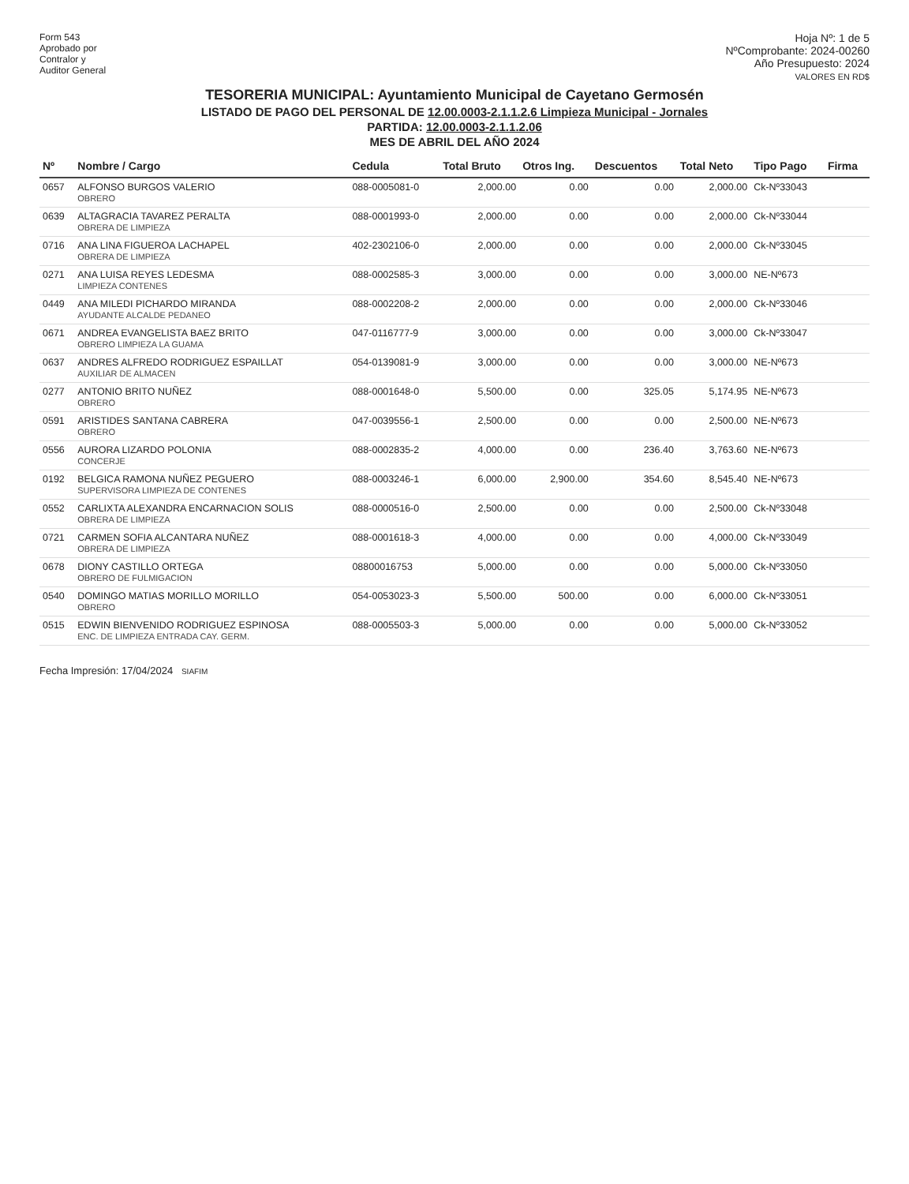Form 543
Aprobado por
Contralor y
Auditor General
Hoja Nº: 1 de 5
NºComprobante: 2024-00260
Año Presupuesto: 2024
VALORES EN RD$
TESORERIA MUNICIPAL: Ayuntamiento Municipal de Cayetano Germosén
LISTADO DE PAGO DEL PERSONAL DE 12.00.0003-2.1.1.2.6 Limpieza Municipal - Jornales
PARTIDA: 12.00.0003-2.1.1.2.06
MES DE ABRIL DEL AÑO 2024
| Nº | Nombre / Cargo | Cedula | Total Bruto | Otros Ing. | Descuentos | Total Neto | Tipo Pago | Firma |
| --- | --- | --- | --- | --- | --- | --- | --- | --- |
| 0657 | ALFONSO BURGOS VALERIO OBRERO | 088-0005081-0 | 2,000.00 | 0.00 | 0.00 | 2,000.00 | Ck-Nº33043 | |
| 0639 | ALTAGRACIA TAVAREZ PERALTA OBRERA DE LIMPIEZA | 088-0001993-0 | 2,000.00 | 0.00 | 0.00 | 2,000.00 | Ck-Nº33044 | |
| 0716 | ANA LINA FIGUEROA LACHAPEL OBRERA DE LIMPIEZA | 402-2302106-0 | 2,000.00 | 0.00 | 0.00 | 2,000.00 | Ck-Nº33045 | |
| 0271 | ANA LUISA REYES LEDESMA LIMPIEZA CONTENES | 088-0002585-3 | 3,000.00 | 0.00 | 0.00 | 3,000.00 | NE-Nº673 | |
| 0449 | ANA MILEDI PICHARDO MIRANDA AYUDANTE ALCALDE PEDANEO | 088-0002208-2 | 2,000.00 | 0.00 | 0.00 | 2,000.00 | Ck-Nº33046 | |
| 0671 | ANDREA EVANGELISTA BAEZ BRITO OBRERO LIMPIEZA LA GUAMA | 047-0116777-9 | 3,000.00 | 0.00 | 0.00 | 3,000.00 | Ck-Nº33047 | |
| 0637 | ANDRES ALFREDO RODRIGUEZ ESPAILLAT AUXILIAR DE ALMACEN | 054-0139081-9 | 3,000.00 | 0.00 | 0.00 | 3,000.00 | NE-Nº673 | |
| 0277 | ANTONIO BRITO NUÑEZ OBRERO | 088-0001648-0 | 5,500.00 | 0.00 | 325.05 | 5,174.95 | NE-Nº673 | |
| 0591 | ARISTIDES SANTANA CABRERA OBRERO | 047-0039556-1 | 2,500.00 | 0.00 | 0.00 | 2,500.00 | NE-Nº673 | |
| 0556 | AURORA LIZARDO POLONIA CONCERJE | 088-0002835-2 | 4,000.00 | 0.00 | 236.40 | 3,763.60 | NE-Nº673 | |
| 0192 | BELGICA RAMONA NUÑEZ PEGUERO SUPERVISORA LIMPIEZA DE CONTENES | 088-0003246-1 | 6,000.00 | 2,900.00 | 354.60 | 8,545.40 | NE-Nº673 | |
| 0552 | CARLIXTA ALEXANDRA ENCARNACION SOLIS OBRERA DE LIMPIEZA | 088-0000516-0 | 2,500.00 | 0.00 | 0.00 | 2,500.00 | Ck-Nº33048 | |
| 0721 | CARMEN SOFIA ALCANTARA NUÑEZ OBRERA DE LIMPIEZA | 088-0001618-3 | 4,000.00 | 0.00 | 0.00 | 4,000.00 | Ck-Nº33049 | |
| 0678 | DIONY CASTILLO ORTEGA OBRERO DE FULMIGACION | 08800016753 | 5,000.00 | 0.00 | 0.00 | 5,000.00 | Ck-Nº33050 | |
| 0540 | DOMINGO MATIAS MORILLO MORILLO OBRERO | 054-0053023-3 | 5,500.00 | 500.00 | 0.00 | 6,000.00 | Ck-Nº33051 | |
| 0515 | EDWIN BIENVENIDO RODRIGUEZ ESPINOSA ENC. DE LIMPIEZA ENTRADA CAY. GERM. | 088-0005503-3 | 5,000.00 | 0.00 | 0.00 | 5,000.00 | Ck-Nº33052 | |
Fecha Impresión: 17/04/2024 SIAFIM